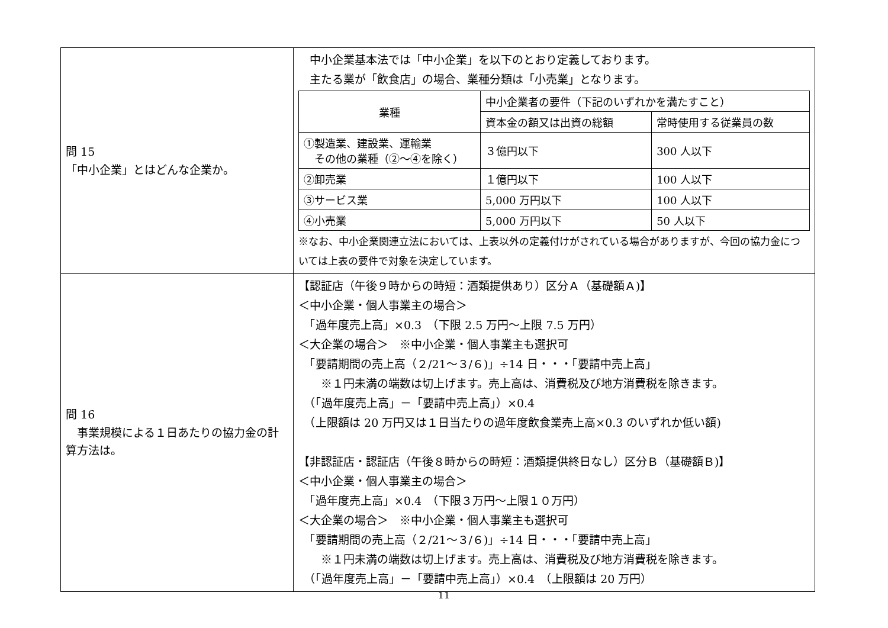| 問 15 「中小企業」とはどんな企業か。 | 中小企業基本法では「中小企業」を以下のとおり定義しております。 主たる業が「飲食店」の場合、業種分類は「小売業」となります。 / 業種 / 中小企業者の要件（下記のいずれかを満たすこと） / / / --- / --- / --- / / / 資本金の額又は出資の総額 / 常時使用する従業員の数 / / ①製造業、建設業、運輸業 その他の業種（②～④を除く） / ３億円以下 / 300 人以下 / / ②卸売業 / １億円以下 / 100 人以下 / / ③サービス業 / 5,000 万円以下 / 100 人以下 / / ④小売業 / 5,000 万円以下 / 50 人以下 / ※なお、中小企業関連立法においては、上表以外の定義付けがされている場合がありますが、今回の協力金については上表の要件で対象を決定しています。 |
| 問 16 事業規模による１日あたりの協力金の計算方法は。 | 【認証店（午後９時からの時短：酒類提供あり）区分Ａ（基礎額Ａ)】 ＜中小企業・個人事業主の場合＞ 「過年度売上高」×0.3 （下限 2.5 万円～上限 7.5 万円） ＜大企業の場合＞ ※中小企業・個人事業主も選択可 「要請期間の売上高（２/21～３/６)」÷14 日・・・「要請中売上高」 ※１円未満の端数は切上げます。売上高は、消費税及び地方消費税を除きます。 （「過年度売上高」－「要請中売上高」）×0.4 （上限額は 20 万円又は１日当たりの過年度飲食業売上高×0.3 のいずれか低い額) 【非認証店・認証店（午後８時からの時短：酒類提供終日なし）区分Ｂ（基礎額Ｂ)】 ＜中小企業・個人事業主の場合＞ 「過年度売上高」×0.4 （下限３万円～上限１０万円） ＜大企業の場合＞ ※中小企業・個人事業主も選択可 「要請期間の売上高（２/21～３/６)」÷14 日・・・「要請中売上高」 ※１円未満の端数は切上げます。売上高は、消費税及び地方消費税を除きます。 （「過年度売上高」－「要請中売上高」）×0.4 （上限額は 20 万円） |
11